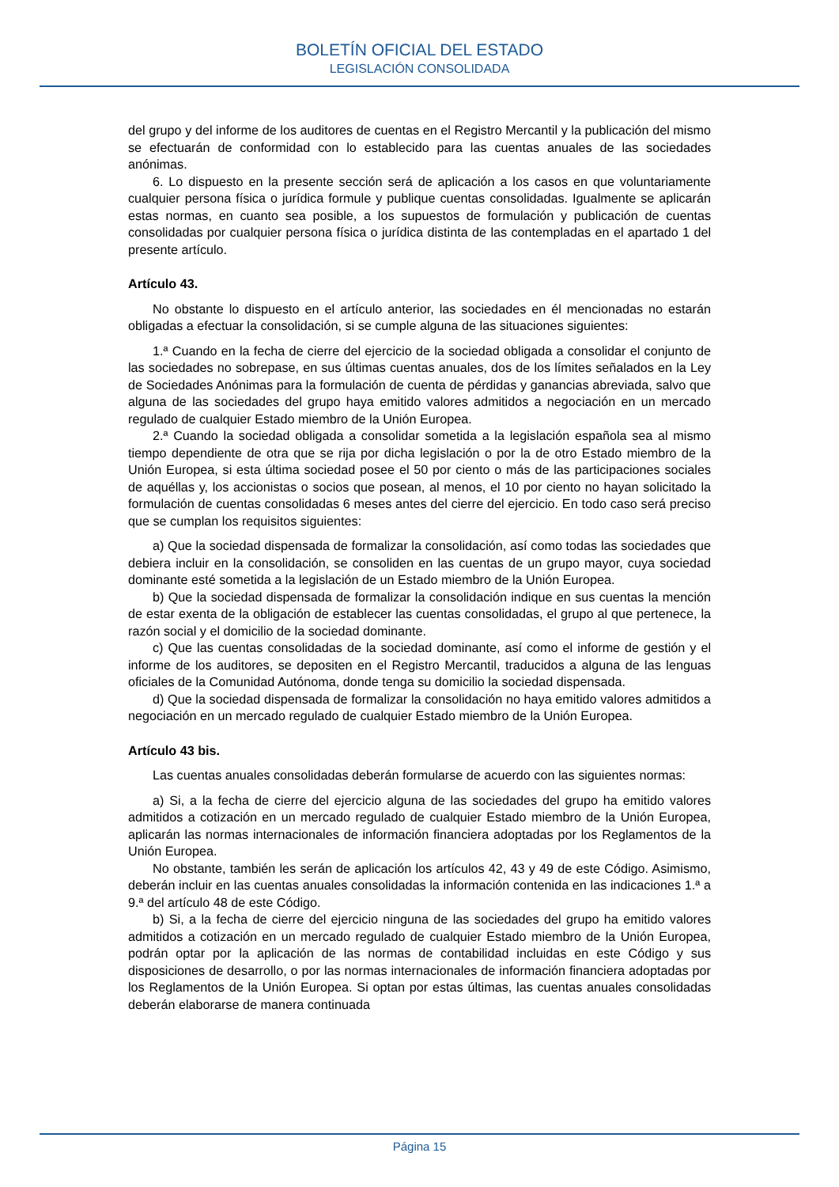BOLETÍN OFICIAL DEL ESTADO
LEGISLACIÓN CONSOLIDADA
del grupo y del informe de los auditores de cuentas en el Registro Mercantil y la publicación del mismo se efectuarán de conformidad con lo establecido para las cuentas anuales de las sociedades anónimas.
6. Lo dispuesto en la presente sección será de aplicación a los casos en que voluntariamente cualquier persona física o jurídica formule y publique cuentas consolidadas. Igualmente se aplicarán estas normas, en cuanto sea posible, a los supuestos de formulación y publicación de cuentas consolidadas por cualquier persona física o jurídica distinta de las contempladas en el apartado 1 del presente artículo.
Artículo 43.
No obstante lo dispuesto en el artículo anterior, las sociedades en él mencionadas no estarán obligadas a efectuar la consolidación, si se cumple alguna de las situaciones siguientes:
1.ª Cuando en la fecha de cierre del ejercicio de la sociedad obligada a consolidar el conjunto de las sociedades no sobrepase, en sus últimas cuentas anuales, dos de los límites señalados en la Ley de Sociedades Anónimas para la formulación de cuenta de pérdidas y ganancias abreviada, salvo que alguna de las sociedades del grupo haya emitido valores admitidos a negociación en un mercado regulado de cualquier Estado miembro de la Unión Europea.
2.ª Cuando la sociedad obligada a consolidar sometida a la legislación española sea al mismo tiempo dependiente de otra que se rija por dicha legislación o por la de otro Estado miembro de la Unión Europea, si esta última sociedad posee el 50 por ciento o más de las participaciones sociales de aquéllas y, los accionistas o socios que posean, al menos, el 10 por ciento no hayan solicitado la formulación de cuentas consolidadas 6 meses antes del cierre del ejercicio. En todo caso será preciso que se cumplan los requisitos siguientes:
a) Que la sociedad dispensada de formalizar la consolidación, así como todas las sociedades que debiera incluir en la consolidación, se consoliden en las cuentas de un grupo mayor, cuya sociedad dominante esté sometida a la legislación de un Estado miembro de la Unión Europea.
b) Que la sociedad dispensada de formalizar la consolidación indique en sus cuentas la mención de estar exenta de la obligación de establecer las cuentas consolidadas, el grupo al que pertenece, la razón social y el domicilio de la sociedad dominante.
c) Que las cuentas consolidadas de la sociedad dominante, así como el informe de gestión y el informe de los auditores, se depositen en el Registro Mercantil, traducidos a alguna de las lenguas oficiales de la Comunidad Autónoma, donde tenga su domicilio la sociedad dispensada.
d) Que la sociedad dispensada de formalizar la consolidación no haya emitido valores admitidos a negociación en un mercado regulado de cualquier Estado miembro de la Unión Europea.
Artículo 43 bis.
Las cuentas anuales consolidadas deberán formularse de acuerdo con las siguientes normas:
a) Si, a la fecha de cierre del ejercicio alguna de las sociedades del grupo ha emitido valores admitidos a cotización en un mercado regulado de cualquier Estado miembro de la Unión Europea, aplicarán las normas internacionales de información financiera adoptadas por los Reglamentos de la Unión Europea.
No obstante, también les serán de aplicación los artículos 42, 43 y 49 de este Código. Asimismo, deberán incluir en las cuentas anuales consolidadas la información contenida en las indicaciones 1.ª a 9.ª del artículo 48 de este Código.
b) Si, a la fecha de cierre del ejercicio ninguna de las sociedades del grupo ha emitido valores admitidos a cotización en un mercado regulado de cualquier Estado miembro de la Unión Europea, podrán optar por la aplicación de las normas de contabilidad incluidas en este Código y sus disposiciones de desarrollo, o por las normas internacionales de información financiera adoptadas por los Reglamentos de la Unión Europea. Si optan por estas últimas, las cuentas anuales consolidadas deberán elaborarse de manera continuada
Página 15